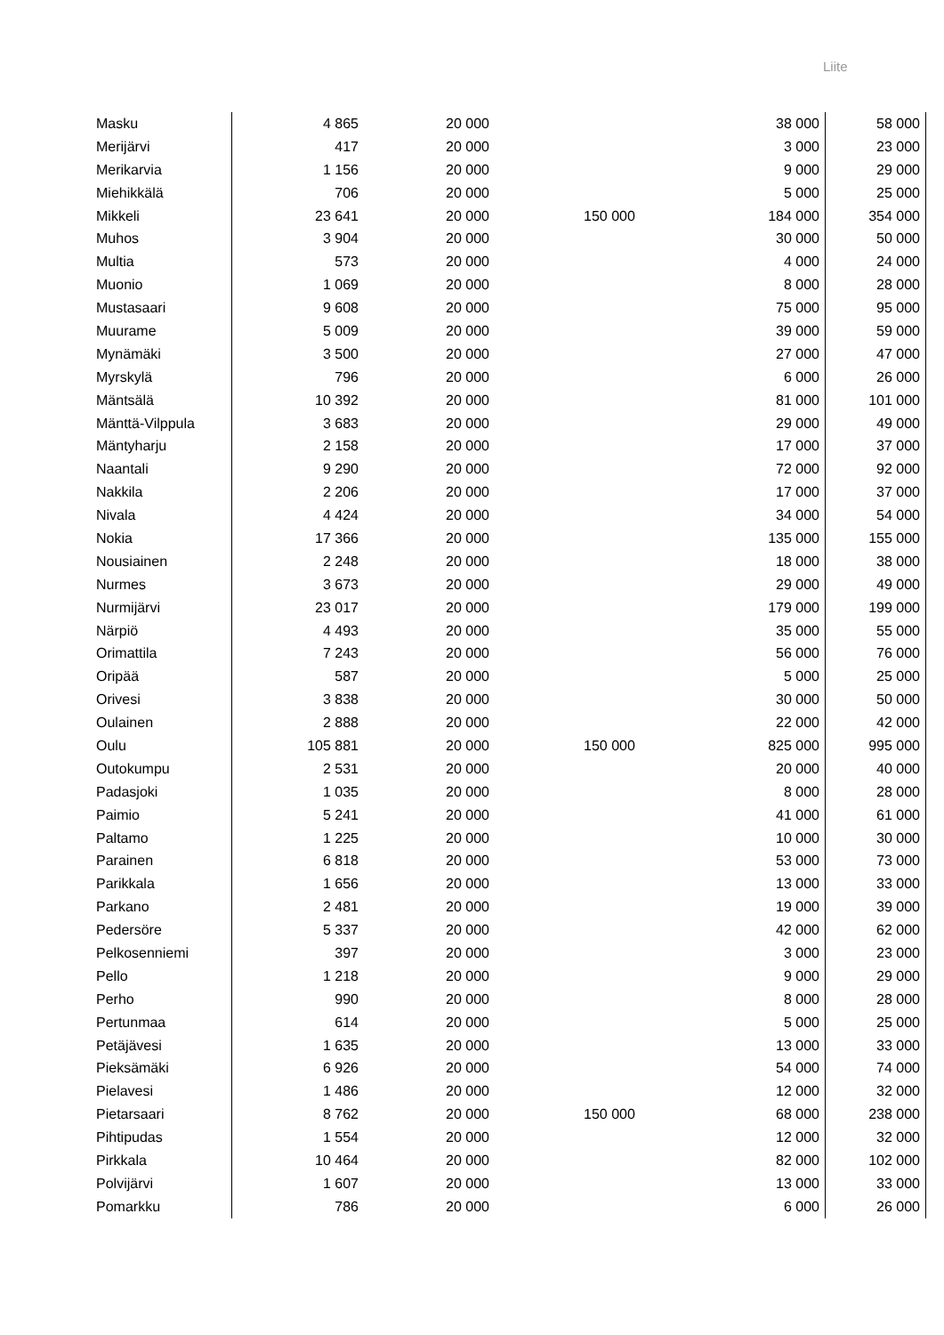Liite
| Masku | 4 865 | 20 000 | | 38 000 | 58 000 |
| Merijärvi | 417 | 20 000 | | 3 000 | 23 000 |
| Merikarvia | 1 156 | 20 000 | | 9 000 | 29 000 |
| Miehikkälä | 706 | 20 000 | | 5 000 | 25 000 |
| Mikkeli | 23 641 | 20 000 | 150 000 | 184 000 | 354 000 |
| Muhos | 3 904 | 20 000 | | 30 000 | 50 000 |
| Multia | 573 | 20 000 | | 4 000 | 24 000 |
| Muonio | 1 069 | 20 000 | | 8 000 | 28 000 |
| Mustasaari | 9 608 | 20 000 | | 75 000 | 95 000 |
| Muurame | 5 009 | 20 000 | | 39 000 | 59 000 |
| Mynämäki | 3 500 | 20 000 | | 27 000 | 47 000 |
| Myrskylä | 796 | 20 000 | | 6 000 | 26 000 |
| Mäntsälä | 10 392 | 20 000 | | 81 000 | 101 000 |
| Mänttä-Vilppula | 3 683 | 20 000 | | 29 000 | 49 000 |
| Mäntyharju | 2 158 | 20 000 | | 17 000 | 37 000 |
| Naantali | 9 290 | 20 000 | | 72 000 | 92 000 |
| Nakkila | 2 206 | 20 000 | | 17 000 | 37 000 |
| Nivala | 4 424 | 20 000 | | 34 000 | 54 000 |
| Nokia | 17 366 | 20 000 | | 135 000 | 155 000 |
| Nousiainen | 2 248 | 20 000 | | 18 000 | 38 000 |
| Nurmes | 3 673 | 20 000 | | 29 000 | 49 000 |
| Nurmijärvi | 23 017 | 20 000 | | 179 000 | 199 000 |
| Närpiö | 4 493 | 20 000 | | 35 000 | 55 000 |
| Orimattila | 7 243 | 20 000 | | 56 000 | 76 000 |
| Oripää | 587 | 20 000 | | 5 000 | 25 000 |
| Orivesi | 3 838 | 20 000 | | 30 000 | 50 000 |
| Oulainen | 2 888 | 20 000 | | 22 000 | 42 000 |
| Oulu | 105 881 | 20 000 | 150 000 | 825 000 | 995 000 |
| Outokumpu | 2 531 | 20 000 | | 20 000 | 40 000 |
| Padasjoki | 1 035 | 20 000 | | 8 000 | 28 000 |
| Paimio | 5 241 | 20 000 | | 41 000 | 61 000 |
| Paltamo | 1 225 | 20 000 | | 10 000 | 30 000 |
| Parainen | 6 818 | 20 000 | | 53 000 | 73 000 |
| Parikkala | 1 656 | 20 000 | | 13 000 | 33 000 |
| Parkano | 2 481 | 20 000 | | 19 000 | 39 000 |
| Pedersöre | 5 337 | 20 000 | | 42 000 | 62 000 |
| Pelkosenniemi | 397 | 20 000 | | 3 000 | 23 000 |
| Pello | 1 218 | 20 000 | | 9 000 | 29 000 |
| Perho | 990 | 20 000 | | 8 000 | 28 000 |
| Pertunmaa | 614 | 20 000 | | 5 000 | 25 000 |
| Petäjävesi | 1 635 | 20 000 | | 13 000 | 33 000 |
| Pieksämäki | 6 926 | 20 000 | | 54 000 | 74 000 |
| Pielavesi | 1 486 | 20 000 | | 12 000 | 32 000 |
| Pietarsaari | 8 762 | 20 000 | 150 000 | 68 000 | 238 000 |
| Pihtipudas | 1 554 | 20 000 | | 12 000 | 32 000 |
| Pirkkala | 10 464 | 20 000 | | 82 000 | 102 000 |
| Polvijärvi | 1 607 | 20 000 | | 13 000 | 33 000 |
| Pomarkku | 786 | 20 000 | | 6 000 | 26 000 |